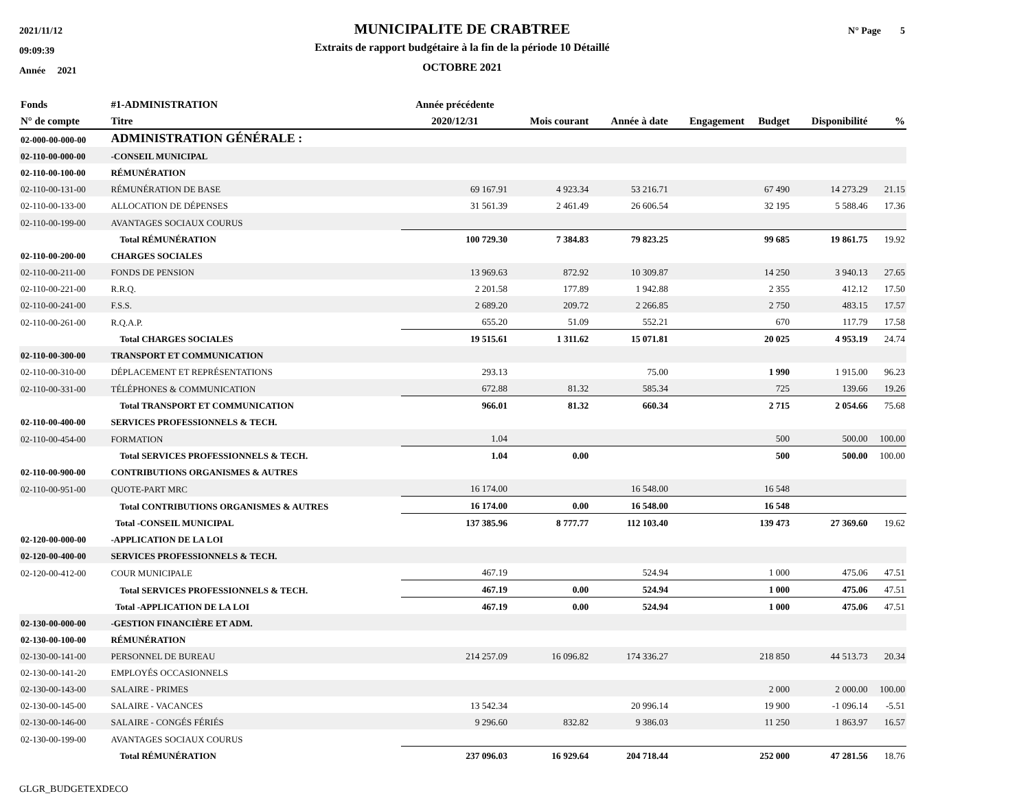2021/11/12
09:09:39
Année 2021
MUNICIPALITE DE CRABTREE
Extraits de rapport budgétaire à la fin de la période 10 Détaillé
OCTOBRE 2021
N° Page 5
| Fonds | #1-ADMINISTRATION | Année précédente | | | | | | |
| --- | --- | --- | --- | --- | --- | --- | --- | --- |
| N° de compte | Titre | 2020/12/31 | Mois courant | Année à date | Engagement | Budget | Disponibilité | % |
| 02-000-00-000-00 | ADMINISTRATION GÉNÉRALE : | | | | | | | |
| 02-110-00-000-00 | -CONSEIL MUNICIPAL | | | | | | | |
| 02-110-00-100-00 | RÉMUNÉRATION | | | | | | | |
| 02-110-00-131-00 | RÉMUNÉRATION DE BASE | 69 167.91 | 4 923.34 | 53 216.71 | | 67 490 | 14 273.29 | 21.15 |
| 02-110-00-133-00 | ALLOCATION DE DÉPENSES | 31 561.39 | 2 461.49 | 26 606.54 | | 32 195 | 5 588.46 | 17.36 |
| 02-110-00-199-00 | AVANTAGES SOCIAUX COURUS | | | | | | | |
| | Total RÉMUNÉRATION | 100 729.30 | 7 384.83 | 79 823.25 | | 99 685 | 19 861.75 | 19.92 |
| 02-110-00-200-00 | CHARGES SOCIALES | | | | | | | |
| 02-110-00-211-00 | FONDS DE PENSION | 13 969.63 | 872.92 | 10 309.87 | | 14 250 | 3 940.13 | 27.65 |
| 02-110-00-221-00 | R.R.Q. | 2 201.58 | 177.89 | 1 942.88 | | 2 355 | 412.12 | 17.50 |
| 02-110-00-241-00 | F.S.S. | 2 689.20 | 209.72 | 2 266.85 | | 2 750 | 483.15 | 17.57 |
| 02-110-00-261-00 | R.Q.A.P. | 655.20 | 51.09 | 552.21 | | 670 | 117.79 | 17.58 |
| | Total CHARGES SOCIALES | 19 515.61 | 1 311.62 | 15 071.81 | | 20 025 | 4 953.19 | 24.74 |
| 02-110-00-300-00 | TRANSPORT ET COMMUNICATION | | | | | | | |
| 02-110-00-310-00 | DÉPLACEMENT ET REPRÉSENTATIONS | 293.13 | | 75.00 | | 1 990 | 1 915.00 | 96.23 |
| 02-110-00-331-00 | TÉLÉPHONES & COMMUNICATION | 672.88 | 81.32 | 585.34 | | 725 | 139.66 | 19.26 |
| | Total TRANSPORT ET COMMUNICATION | 966.01 | 81.32 | 660.34 | | 2 715 | 2 054.66 | 75.68 |
| 02-110-00-400-00 | SERVICES PROFESSIONNELS & TECH. | | | | | | | |
| 02-110-00-454-00 | FORMATION | 1.04 | | | | 500 | 500.00 | 100.00 |
| | Total SERVICES PROFESSIONNELS & TECH. | 1.04 | 0.00 | | | 500 | 500.00 | 100.00 |
| 02-110-00-900-00 | CONTRIBUTIONS ORGANISMES & AUTRES | | | | | | | |
| 02-110-00-951-00 | QUOTE-PART MRC | 16 174.00 | | 16 548.00 | | 16 548 | | |
| | Total CONTRIBUTIONS ORGANISMES & AUTRES | 16 174.00 | 0.00 | 16 548.00 | | 16 548 | | |
| | Total -CONSEIL MUNICIPAL | 137 385.96 | 8 777.77 | 112 103.40 | | 139 473 | 27 369.60 | 19.62 |
| 02-120-00-000-00 | -APPLICATION DE LA LOI | | | | | | | |
| 02-120-00-400-00 | SERVICES PROFESSIONNELS & TECH. | | | | | | | |
| 02-120-00-412-00 | COUR MUNICIPALE | 467.19 | | 524.94 | | 1 000 | 475.06 | 47.51 |
| | Total SERVICES PROFESSIONNELS & TECH. | 467.19 | 0.00 | 524.94 | | 1 000 | 475.06 | 47.51 |
| | Total -APPLICATION DE LA LOI | 467.19 | 0.00 | 524.94 | | 1 000 | 475.06 | 47.51 |
| 02-130-00-000-00 | -GESTION FINANCIÈRE ET ADM. | | | | | | | |
| 02-130-00-100-00 | RÉMUNÉRATION | | | | | | | |
| 02-130-00-141-00 | PERSONNEL DE BUREAU | 214 257.09 | 16 096.82 | 174 336.27 | | 218 850 | 44 513.73 | 20.34 |
| 02-130-00-141-20 | EMPLOYÉS OCCASIONNELS | | | | | | | |
| 02-130-00-143-00 | SALAIRE - PRIMES | | | | | 2 000 | 2 000.00 | 100.00 |
| 02-130-00-145-00 | SALAIRE - VACANCES | 13 542.34 | | 20 996.14 | | 19 900 | -1 096.14 | -5.51 |
| 02-130-00-146-00 | SALAIRE - CONGÉS FÉRIÉS | 9 296.60 | 832.82 | 9 386.03 | | 11 250 | 1 863.97 | 16.57 |
| 02-130-00-199-00 | AVANTAGES SOCIAUX COURUS | | | | | | | |
| | Total RÉMUNÉRATION | 237 096.03 | 16 929.64 | 204 718.44 | | 252 000 | 47 281.56 | 18.76 |
GLGR_BUDGETEXDECO